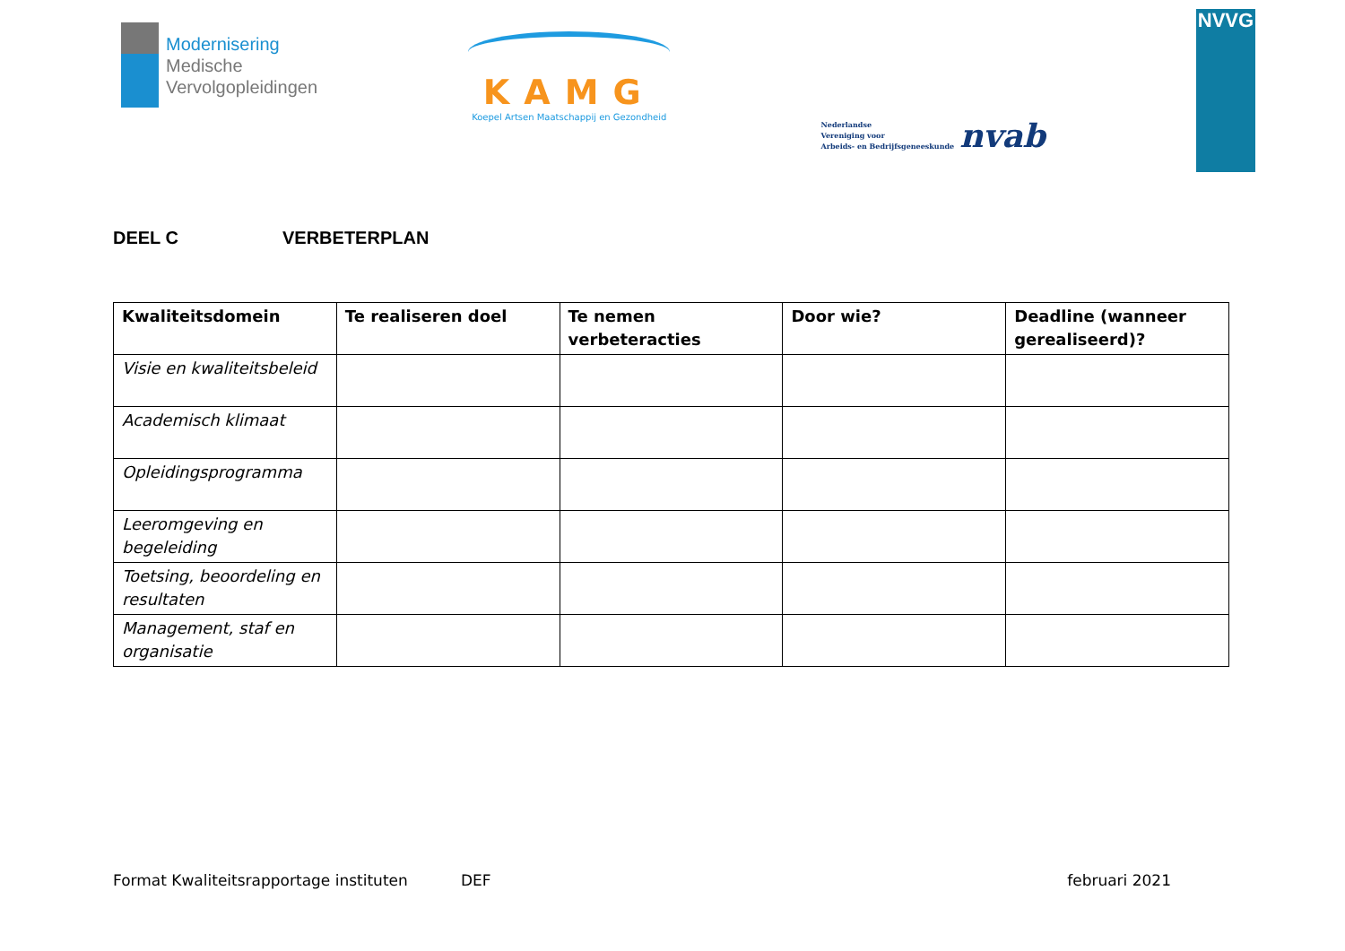Modernisering
Medische
Vervolgopleidingen
KAMG
Koepel Artsen Maatschappij en Gezondheid
Nederlandse
Vereniging voor
Arbeids- en Bedrijfsgeneeskunde
nvab
NVVG
DEEL C VERBETERPLAN
| Kwaliteitsdomein | Te realiseren doel | Te nemen verbeteracties | Door wie? | Deadline (wanneer gerealiseerd)? |
| --- | --- | --- | --- | --- |
| Visie en kwaliteitsbeleid | | | | |
| Academisch klimaat | | | | |
| Opleidingsprogramma | | | | |
| Leeromgeving en begeleiding | | | | |
| Toetsing, beoordeling en resultaten | | | | |
| Management, staf en organisatie | | | | |
Format Kwaliteitsrapportage instituten DEF februari 2021